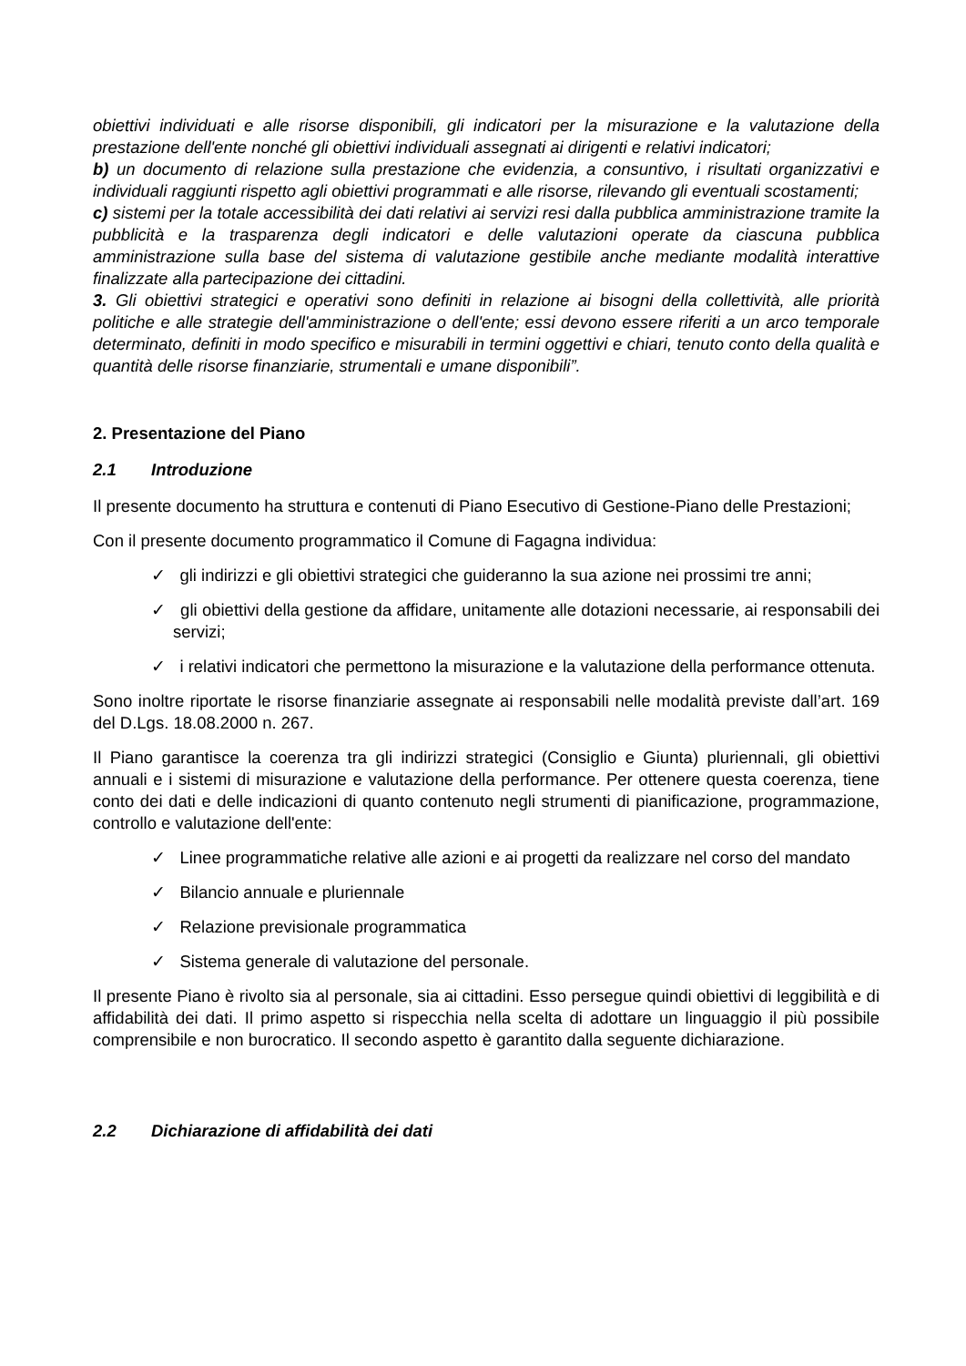obiettivi individuati e alle risorse disponibili, gli indicatori per la misurazione e la valutazione della prestazione dell'ente nonché gli obiettivi individuali assegnati ai dirigenti e relativi indicatori;
b) un documento di relazione sulla prestazione che evidenzia, a consuntivo, i risultati organizzativi e individuali raggiunti rispetto agli obiettivi programmati e alle risorse, rilevando gli eventuali scostamenti;
c) sistemi per la totale accessibilità dei dati relativi ai servizi resi dalla pubblica amministrazione tramite la pubblicità e la trasparenza degli indicatori e delle valutazioni operate da ciascuna pubblica amministrazione sulla base del sistema di valutazione gestibile anche mediante modalità interattive finalizzate alla partecipazione dei cittadini.
3. Gli obiettivi strategici e operativi sono definiti in relazione ai bisogni della collettività, alle priorità politiche e alle strategie dell'amministrazione o dell'ente; essi devono essere riferiti a un arco temporale determinato, definiti in modo specifico e misurabili in termini oggettivi e chiari, tenuto conto della qualità e quantità delle risorse finanziarie, strumentali e umane disponibili”.
2. Presentazione del Piano
2.1 Introduzione
Il presente documento ha struttura e contenuti di Piano Esecutivo di Gestione-Piano delle Prestazioni;
Con il presente documento programmatico il Comune di Fagagna individua:
✓ gli indirizzi e gli obiettivi strategici che guideranno la sua azione nei prossimi tre anni;
✓ gli obiettivi della gestione da affidare, unitamente alle dotazioni necessarie, ai responsabili dei servizi;
✓ i relativi indicatori che permettono la misurazione e la valutazione della performance ottenuta.
Sono inoltre riportate le risorse finanziarie assegnate ai responsabili nelle modalità previste dall’art. 169 del D.Lgs. 18.08.2000 n. 267.
Il Piano garantisce la coerenza tra gli indirizzi strategici (Consiglio e Giunta) pluriennali, gli obiettivi annuali e i sistemi di misurazione e valutazione della performance. Per ottenere questa coerenza, tiene conto dei dati e delle indicazioni di quanto contenuto negli strumenti di pianificazione, programmazione, controllo e valutazione dell'ente:
✓ Linee programmatiche relative alle azioni e ai progetti da realizzare nel corso del mandato
✓ Bilancio annuale e pluriennale
✓ Relazione previsionale programmatica
✓ Sistema generale di valutazione del personale.
Il presente Piano è rivolto sia al personale, sia ai cittadini. Esso persegue quindi obiettivi di leggibilità e di affidabilità dei dati. Il primo aspetto si rispecchia nella scelta di adottare un linguaggio il più possibile comprensibile e non burocratico. Il secondo aspetto è garantito dalla seguente dichiarazione.
2.2 Dichiarazione di affidabilità dei dati